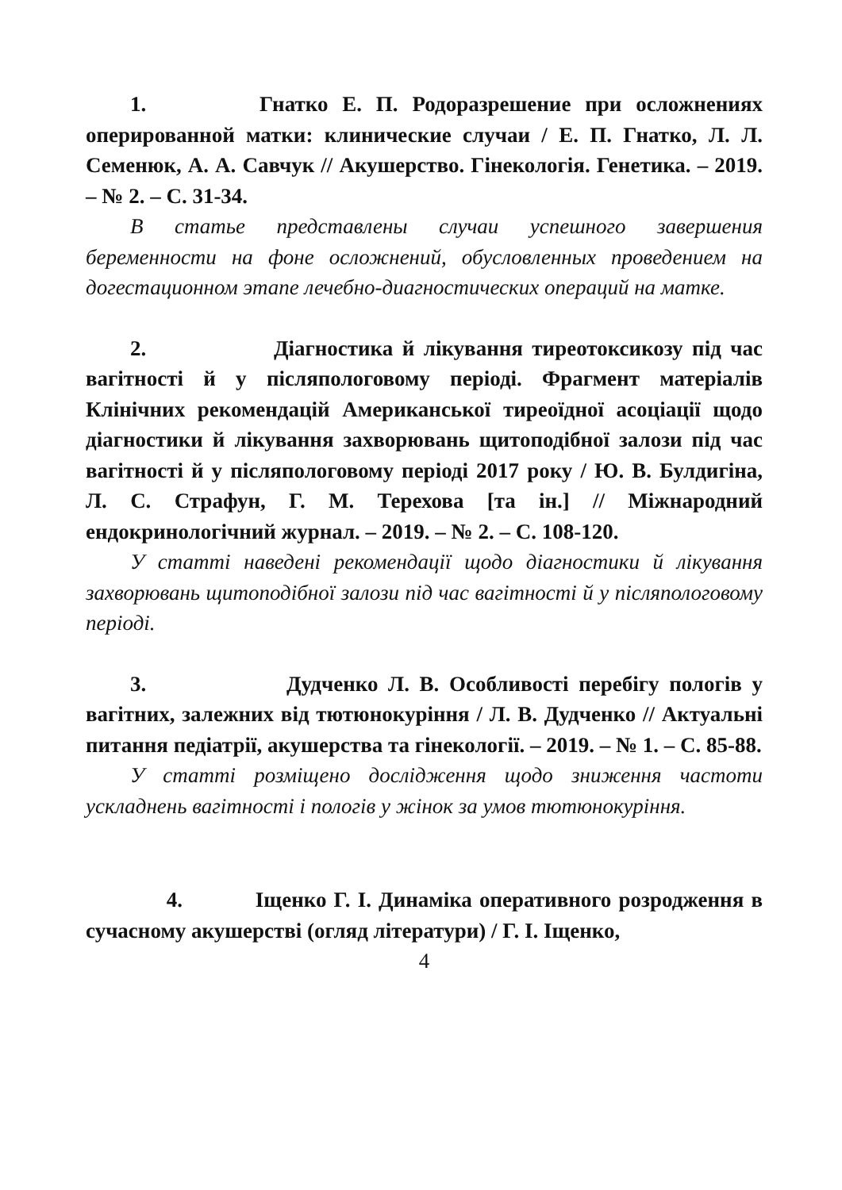1. Гнатко Е. П. Родоразрешение при осложнениях оперированной матки: клинические случаи / Е. П. Гнатко, Л. Л. Семенюк, А. А. Савчук // Акушерство. Гінекологія. Генетика. – 2019. – № 2. – С. 31-34.
В статье представлены случаи успешного завершения беременности на фоне осложнений, обусловленных проведением на догестационном этапе лечебно-диагностических операций на матке.
2. Діагностика й лікування тиреотоксикозу під час вагітності й у післяпологовому періоді. Фрагмент матеріалів Клінічних рекомендацій Американської тиреоїдної асоціації щодо діагностики й лікування захворювань щитоподібної залози під час вагітності й у післяпологовому періоді 2017 року / Ю. В. Булдигіна, Л. С. Страфун, Г. М. Терехова [та ін.] // Міжнародний ендокринологічний журнал. – 2019. – № 2. – С. 108-120.
У статті наведені рекомендації щодо діагностики й лікування захворювань щитоподібної залози під час вагітності й у післяпологовому періоді.
3. Дудченко Л. В. Особливості перебігу пологів у вагітних, залежних від тютюнокуріння / Л. В. Дудченко // Актуальні питання педіатрії, акушерства та гінекології. – 2019. – № 1. – С. 85-88.
У статті розміщено дослідження щодо зниження частоти ускладнень вагітності і пологів у жінок за умов тютюнокуріння.
4. Іщенко Г. І. Динаміка оперативного розродження в сучасному акушерстві (огляд літератури) / Г. І. Іщенко,
4